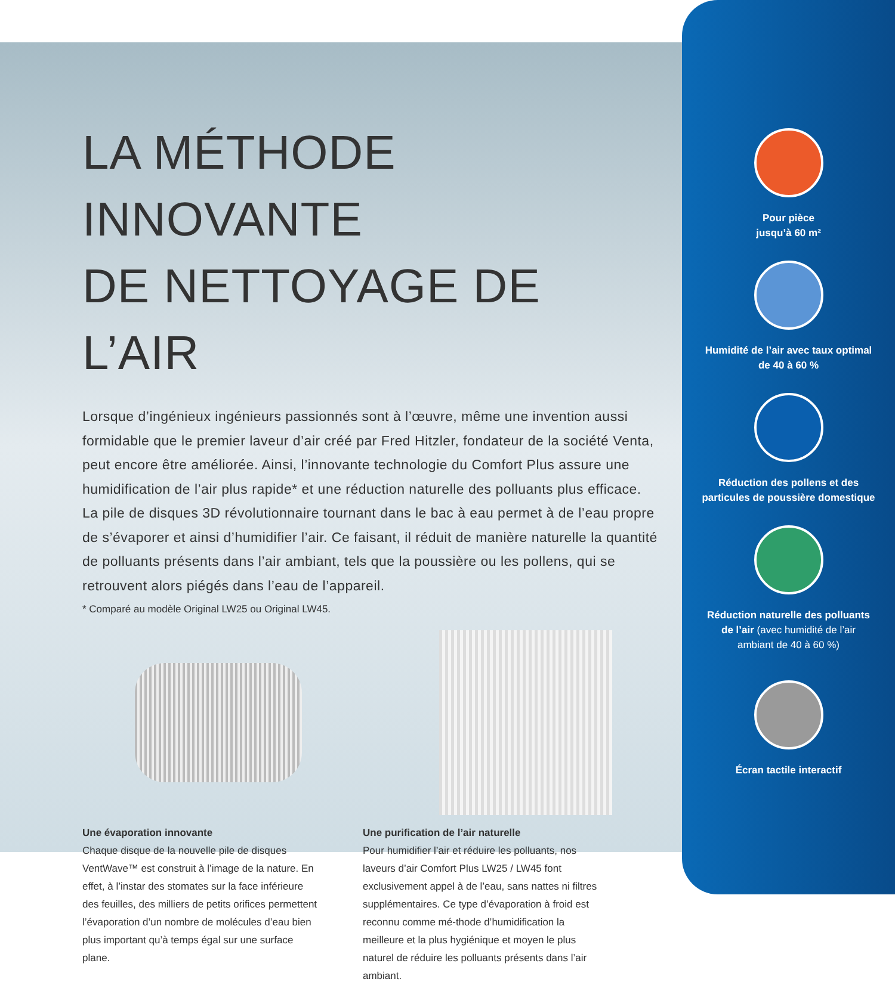LA MÉTHODE INNOVANTE
DE NETTOYAGE DE L’AIR
Lorsque d’ingénieux ingénieurs passionnés sont à l’œuvre, même une invention aussi formidable que le premier laveur d’air créé par Fred Hitzler, fondateur de la société Venta, peut encore être améliorée. Ainsi, l’innovante technologie du Comfort Plus assure une humidification de l’air plus rapide* et une réduction naturelle des polluants plus efficace. La pile de disques 3D révolutionnaire tournant dans le bac à eau permet à de l’eau propre de s’évaporer et ainsi d’humidifier l’air. Ce faisant, il réduit de manière naturelle la quantité de polluants présents dans l’air ambiant, tels que la poussière ou les pollens, qui se retrouvent alors piégés dans l’eau de l’appareil.
* Comparé au modèle Original LW25 ou Original LW45.
Une évaporation innovante
Chaque disque de la nouvelle pile de disques VentWave™ est construit à l’image de la nature. En effet, à l’instar des stomates sur la face inférieure des feuilles, des milliers de petits orifices permettent l’évaporation d’un nombre de molécules d’eau bien plus important qu’à temps égal sur une surface plane.
Une purification de l’air naturelle
Pour humidifier l’air et réduire les polluants, nos laveurs d’air Comfort Plus LW25 / LW45 font exclusivement appel à de l’eau, sans nattes ni filtres supplémentaires. Ce type d’évaporation à froid est reconnu comme mé-thode d’humidification la meilleure et la plus hygiénique et moyen le plus naturel de réduire les polluants présents dans l’air ambiant.
Pour pièce
jusqu’à 60 m²
Humidité de l’air avec taux optimal
de 40 à 60 %
Réduction des pollens et des
particules de poussière domestique
Réduction naturelle des polluants
de l’air (avec humidité de l’air
ambiant de 40 à 60 %)
Écran tactile interactif